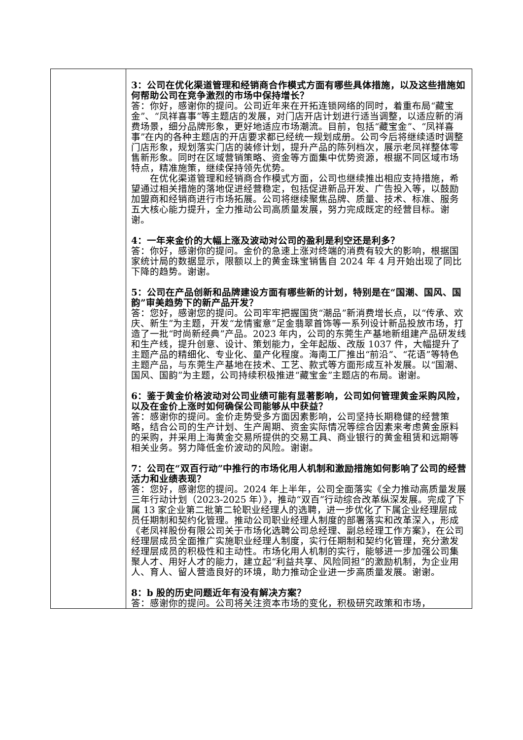| | 3：公司在优化渠道管理和经销商合作模式方面有哪些具体措施，以及这些措施如何帮助公司在竞争激烈的市场中保持增长？ 答：你好，感谢你的提问。公司近年来在开拓连锁网络的同时，着重布局“藏宝金”、“凤祥喜事”等主题店的发展，对门店开店计划进行适当调整，以适应新的消费场景，细分品牌形象，更好地适应市场潮流。目前，包括“藏宝金”、“凤祥喜事”在内的各种主题店的开店要求都已经统一规划成册。公司今后将继续适时调整门店形象，规划落实门店的装修计划，提升产品的陈列档次，展示老凤祥整体零售新形象。同时在区域营销策略、资金等方面集中优势资源，根据不同区域市场特点，精准施策，继续保持领先优势。 在优化渠道管理和经销商合作模式方面，公司也继续推出相应支持措施，希望通过相关措施的落地促进经营稳定，包括促进新品开发、广告投入等，以鼓励加盟商和经销商进行市场拓展。公司将继续聚焦品牌、质量、技术、标准、服务五大核心能力提升，全力推动公司高质量发展，努力完成既定的经营目标。谢谢。 4：一年来金价的大幅上涨及波动对公司的盈利是利空还是利多？ 答：你好，感谢你的提问。金价的急速上涨对终端的消费有较大的影响，根据国家统计局的数据显示，限额以上的黄金珠宝销售自 2024 年 4 月开始出现了同比下降的趋势。谢谢。 5：公司在产品创新和品牌建设方面有哪些新的计划，特别是在“国潮、国风、国韵”审美趋势下的新产品开发？ 答：您好，感谢您的提问。公司牢牢把握国货“潮品”新消费增长点，以“传承、欢庆、新生”为主题，开发“龙情蜜意”足金翡翠首饰等一系列设计新品投放市场，打造了一批“时尚新经典”产品。2023 年内，公司的东莞生产基地新组建产品研发线和生产线，提升创意、设计、策划能力，全年起版、改版 1037 件，大幅提升了主题产品的精细化、专业化、量产化程度。海南工厂推出“前沿”、“花语”等特色主题产品，与东莞生产基地在技术、工艺、款式等方面形成互补发展。以“国潮、国风、国韵”为主题，公司持续积极推进“藏宝金”主题店的布局。谢谢。 6：鉴于黄金价格波动对公司业绩可能有显著影响，公司如何管理黄金采购风险，以及在金价上涨时如何确保公司能够从中获益？ 答：感谢你的提问。金价走势受多方面因素影响，公司坚持长期稳健的经营策略，结合公司的生产计划、生产周期、资金实际情况等综合因素来考虑黄金原料的采购，并采用上海黄金交易所提供的交易工具、商业银行的黄金租赁和远期等相关业务。努力降低金价波动的风险。谢谢。 7：公司在“双百行动”中推行的市场化用人机制和激励措施如何影响了公司的经营活力和业绩表现？ 答：您好，感谢您的提问。2024 年上半年，公司全面落实《全力推动高质量发展三年行动计划（2023-2025 年）》，推动“双百”行动综合改革纵深发展。完成了下属 13 家企业第二批第二轮职业经理人的选聘，进一步优化了下属企业经理层成员任期制和契约化管理。推动公司职业经理人制度的部署落实和改革深入，形成《老凤祥股份有限公司关于市场化选聘公司总经理、副总经理工作方案》，在公司经理层成员全面推广实施职业经理人制度，实行任期制和契约化管理，充分激发经理层成员的积极性和主动性。市场化用人机制的实行，能够进一步加强公司集聚人才、用好人才的能力，建立起“利益共享、风险同担”的激励机制，为企业用人、育人、留人营造良好的环境，助力推动企业进一步高质量发展。谢谢。 8：b 股的历史问题近年有没有解决方案？ 答：感谢你的提问。公司将关注资本市场的变化，积极研究政策和市场， |